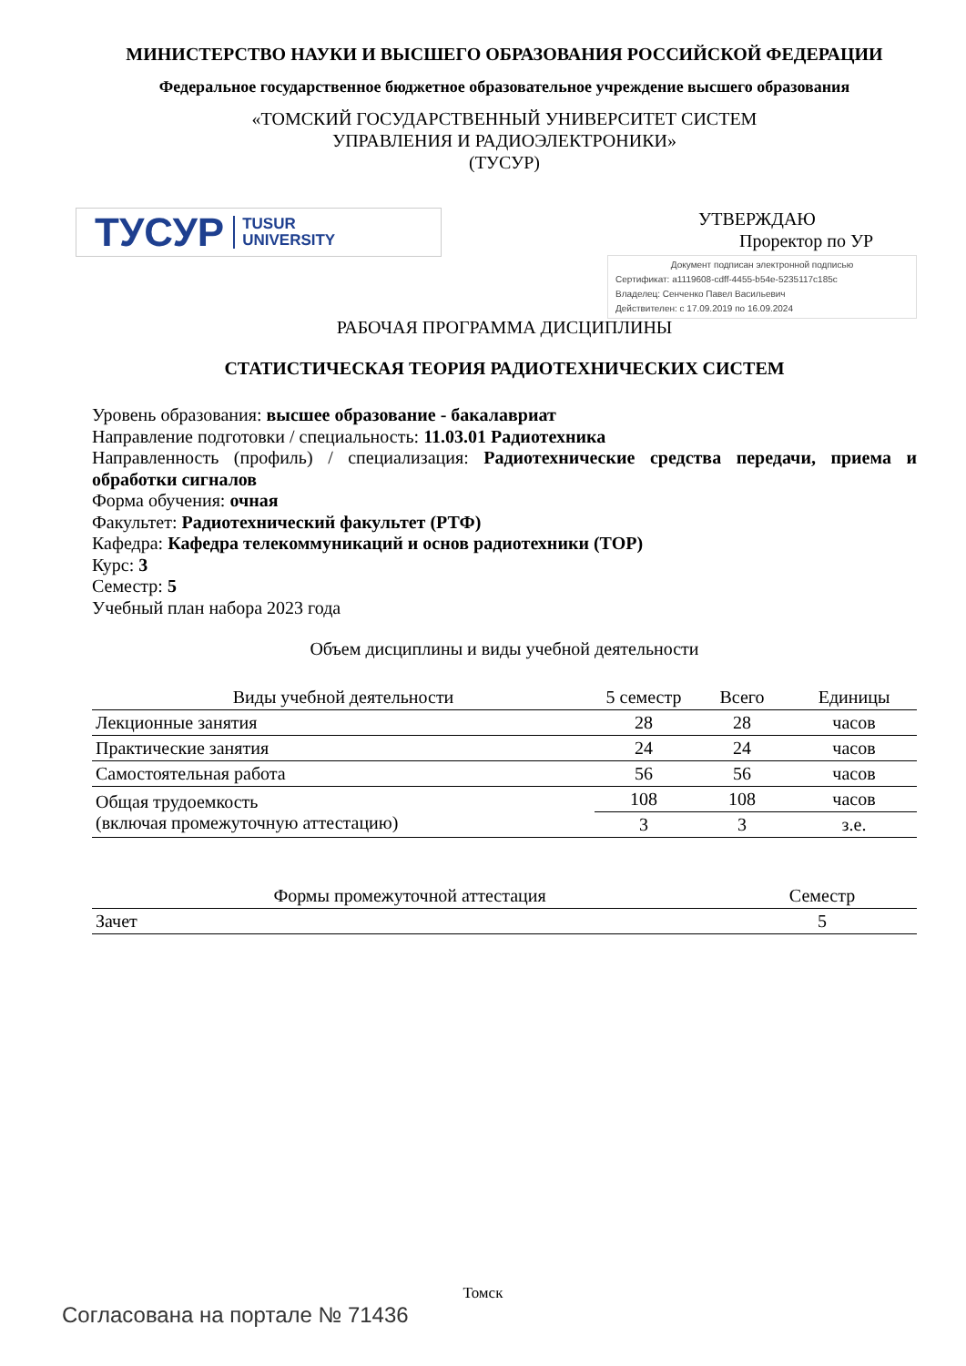МИНИСТЕРСТВО НАУКИ И ВЫСШЕГО ОБРАЗОВАНИЯ РОССИЙСКОЙ ФЕДЕРАЦИИ
Федеральное государственное бюджетное образовательное учреждение высшего образования
«ТОМСКИЙ ГОСУДАРСТВЕННЫЙ УНИВЕРСИТЕТ СИСТЕМ
УПРАВЛЕНИЯ И РАДИОЭЛЕКТРОНИКИ»
(ТУСУР)
ТУСУР TUSUR
UNIVERSITY
УТВЕРЖДАЮ
Проректор по УР
Документ подписан электронной подписью
Сертификат: a1119608-cdff-4455-b54e-5235117c185c
Владелец: Сенченко Павел Васильевич
Действителен: с 17.09.2019 по 16.09.2024
РАБОЧАЯ ПРОГРАММА ДИСЦИПЛИНЫ
СТАТИСТИЧЕСКАЯ ТЕОРИЯ РАДИОТЕХНИЧЕСКИХ СИСТЕМ
Уровень образования: высшее образование - бакалавриат
Направление подготовки / специальность: 11.03.01 Радиотехника
Направленность (профиль) / специализация: Радиотехнические средства передачи, приема и обработки сигналов
Форма обучения: очная
Факультет: Радиотехнический факультет (РТФ)
Кафедра: Кафедра телекоммуникаций и основ радиотехники (ТОР)
Курс: 3
Семестр: 5
Учебный план набора 2023 года
Объем дисциплины и виды учебной деятельности
| Виды учебной деятельности | 5 семестр | Всего | Единицы |
| --- | --- | --- | --- |
| Лекционные занятия | 28 | 28 | часов |
| Практические занятия | 24 | 24 | часов |
| Самостоятельная работа | 56 | 56 | часов |
| Общая трудоемкость (включая промежуточную аттестацию) | 108 | 108 | часов |
| | 3 | 3 | з.е. |
| Формы промежуточной аттестация | Семестр |
| --- | --- |
| Зачет | 5 |
Томск
Согласована на портале № 71436